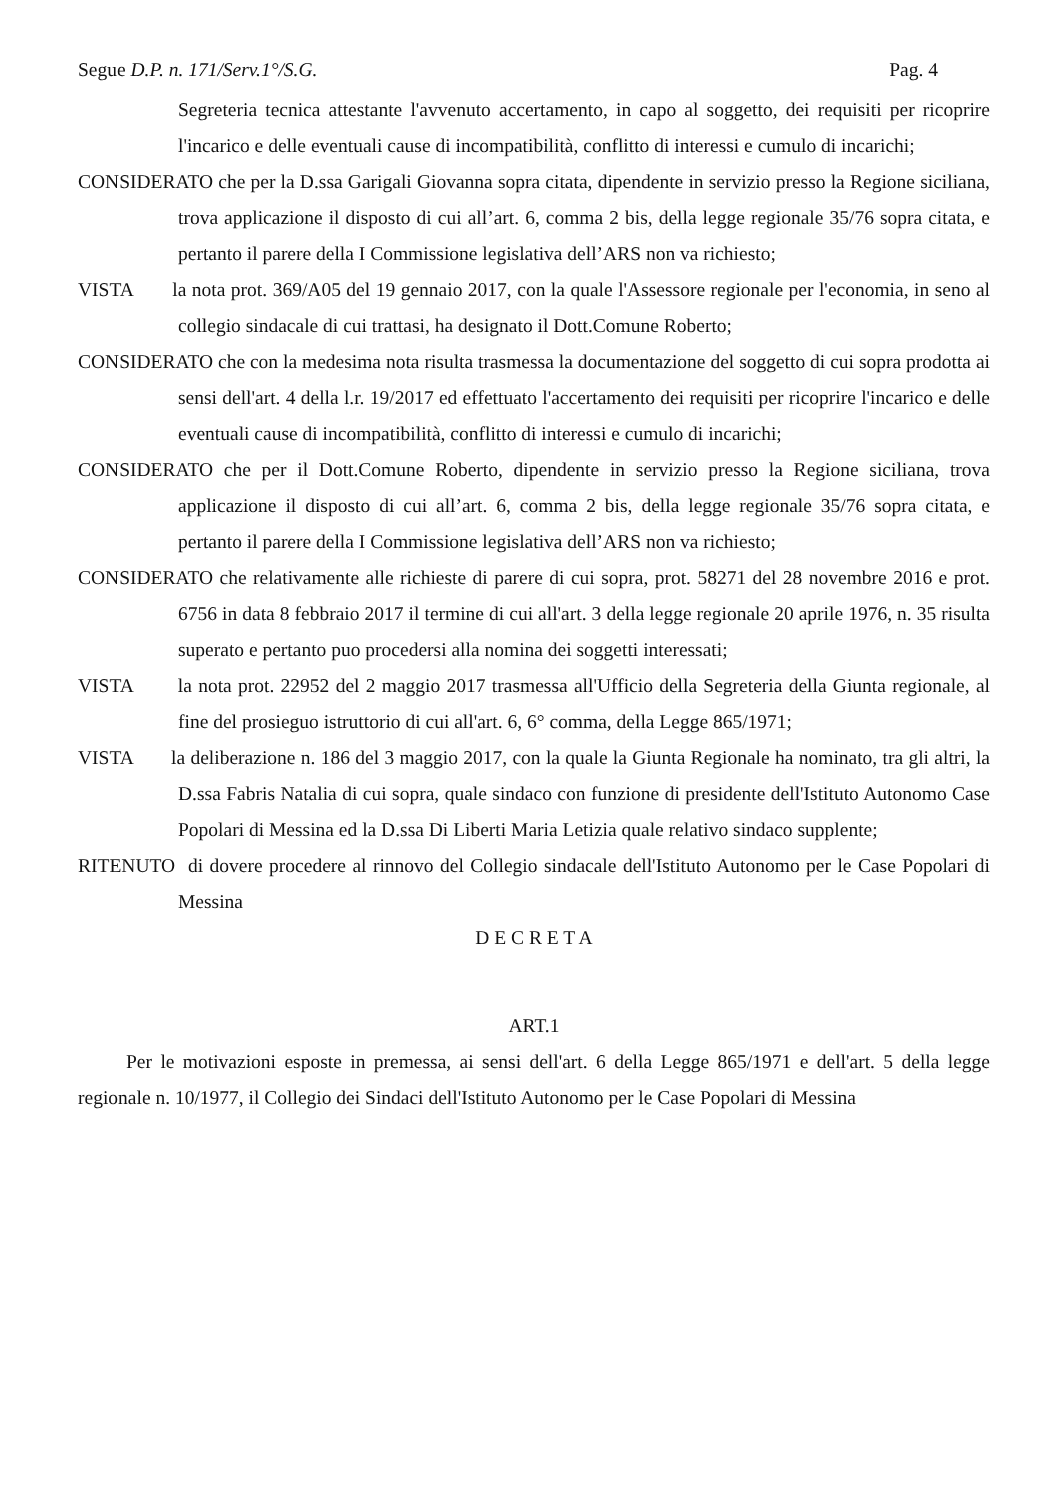Segue D.P. n. 171/Serv.1°/S.G. Pag. 4
Segreteria tecnica attestante l'avvenuto accertamento, in capo al soggetto, dei requisiti per ricoprire l'incarico e delle eventuali cause di incompatibilità, conflitto di interessi e cumulo di incarichi;
CONSIDERATO che per la D.ssa Garigali Giovanna sopra citata, dipendente in servizio presso la Regione siciliana, trova applicazione il disposto di cui all’art. 6, comma 2 bis, della legge regionale 35/76 sopra citata, e pertanto il parere della I Commissione legislativa dell’ARS non va richiesto;
VISTA la nota prot. 369/A05 del 19 gennaio 2017, con la quale l'Assessore regionale per l'economia, in seno al collegio sindacale di cui trattasi, ha designato il Dott.Comune Roberto;
CONSIDERATO che con la medesima nota risulta trasmessa la documentazione del soggetto di cui sopra prodotta ai sensi dell'art. 4 della l.r. 19/2017 ed effettuato l'accertamento dei requisiti per ricoprire l'incarico e delle eventuali cause di incompatibilità, conflitto di interessi e cumulo di incarichi;
CONSIDERATO che per il Dott.Comune Roberto, dipendente in servizio presso la Regione siciliana, trova applicazione il disposto di cui all’art. 6, comma 2 bis, della legge regionale 35/76 sopra citata, e pertanto il parere della I Commissione legislativa dell’ARS non va richiesto;
CONSIDERATO che relativamente alle richieste di parere di cui sopra, prot. 58271 del 28 novembre 2016 e prot. 6756 in data 8 febbraio 2017 il termine di cui all'art. 3 della legge regionale 20 aprile 1976, n. 35 risulta superato e pertanto puo procedersi alla nomina dei soggetti interessati;
VISTA la nota prot. 22952 del 2 maggio 2017 trasmessa all'Ufficio della Segreteria della Giunta regionale, al fine del prosieguo istruttorio di cui all'art. 6, 6° comma, della Legge 865/1971;
VISTA la deliberazione n. 186 del 3 maggio 2017, con la quale la Giunta Regionale ha nominato, tra gli altri, la D.ssa Fabris Natalia di cui sopra, quale sindaco con funzione di presidente dell'Istituto Autonomo Case Popolari di Messina ed la D.ssa Di Liberti Maria Letizia quale relativo sindaco supplente;
RITENUTO di dovere procedere al rinnovo del Collegio sindacale dell'Istituto Autonomo per le Case Popolari di Messina
D E C R E T A
ART.1
Per le motivazioni esposte in premessa, ai sensi dell'art. 6 della Legge 865/1971 e dell'art. 5 della legge regionale n. 10/1977, il Collegio dei Sindaci dell'Istituto Autonomo per le Case Popolari di Messina